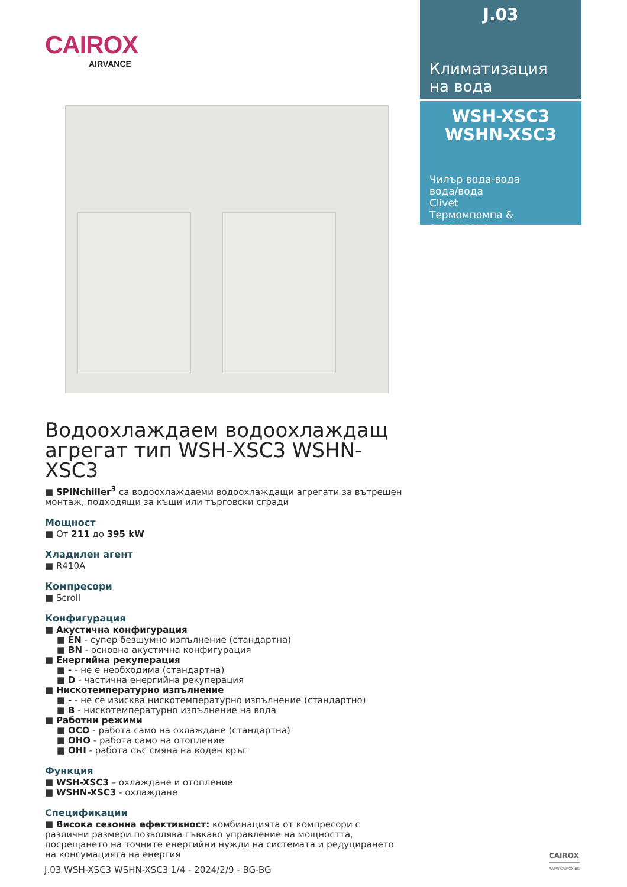CAIROX
AIRVANCE
J.03
Климатизация
на вода
WSH-XSC3
WSHN-XSC3
Чилър вода-вода
вода/вода
Clivet
Термомпомпа & охлаждане
Водоохлаждаем водоохлаждащ агрегат тип WSH-XSC3 WSHN-XSC3
■ SPINchiller<sup>3</sup> са водоохлаждаеми водоохлаждащи агрегати за вътрешен монтаж, подходящи за къщи или търговски сгради
Мощност
■ От 211 до 395 kW
Хладилен агент
■ R410A
Компресори
■ Scroll
Конфигурация
■ Акустична конфигурация
■ EN - супер безшумно изпълнение (стандартна)
■ BN - основна акустична конфигурация
■ Енергийна рекуперация
■ - - не е необходима (стандартна)
■ D - частична енергийна рекуперация
■ Нискотемпературно изпълнение
■ - - не се изисква нискотемпературно изпълнение (стандартно)
■ B - нискотемпературно изпълнение на вода
■ Работни режими
■ OCO - работа само на охлаждане (стандартна)
■ OHO - работа само на отопление
■ OHI - работа със смяна на воден кръг
Функция
■ WSH-XSC3 – охлаждане и отопление
■ WSHN-XSC3 - охлаждане
Спецификации
■ Висока сезонна ефективност: комбинацията от компресори с различни размери позволява гъвкаво управление на мощността, посрещането на точните енергийни нужди на системата и редуцирането на консумацията на енергия
J.03 WSH-XSC3 WSHN-XSC3 1/4 - 2024/2/9 - BG-BG
CAIROX
WWW.CAIROX.BG